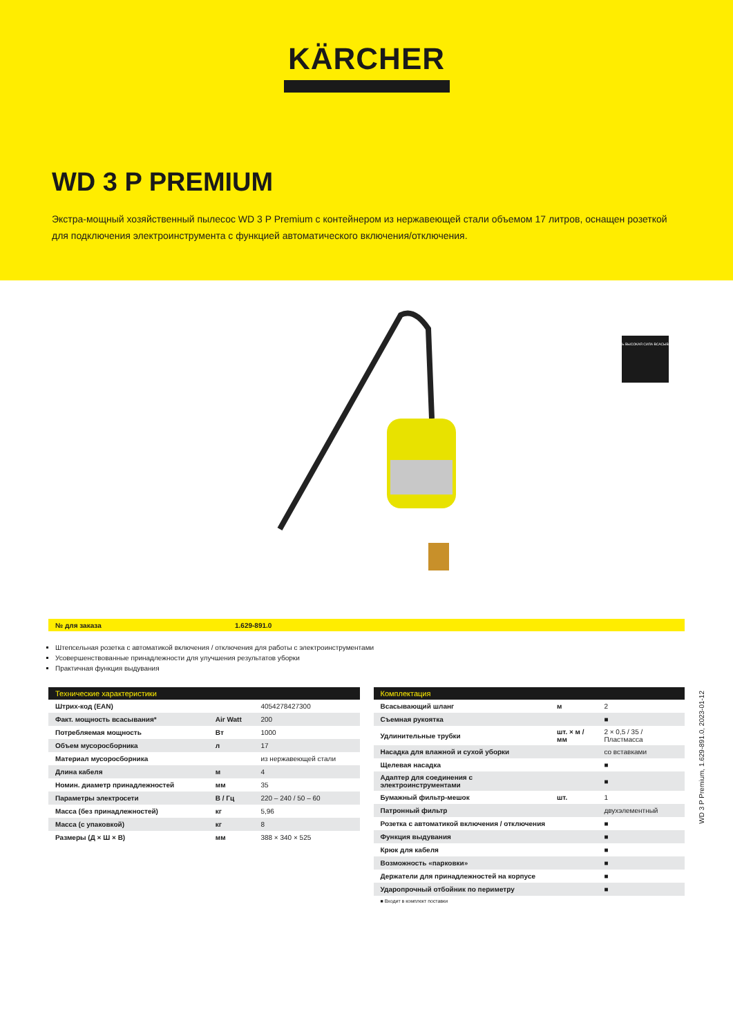KÄRCHER
WD 3 P PREMIUM
Экстра-мощный хозяйственный пылесос WD 3 P Premium с контейнером из нержавеющей стали объемом 17 литров, оснащен розеткой для подключения электроинструмента с функцией автоматического включения/отключения.
ОЧЕНЬ ВЫСОКАЯ СИЛА ВСАСЫВАНИЯ
№ для заказа 1.629-891.0
Штепсельная розетка с автоматикой включения / отключения для работы с электроинструментами
Усовершенствованные принадлежности для улучшения результатов уборки
Практичная функция выдувания
| Технические характеристики | | |
| --- | --- | --- |
| Штрих-код (EAN) | | 4054278427300 |
| Факт. мощность всасывания* | Air Watt | 200 |
| Потребляемая мощность | Вт | 1000 |
| Объем мусоросборника | л | 17 |
| Материал мусоросборника | | из нержавеющей стали |
| Длина кабеля | м | 4 |
| Номин. диаметр принадлежностей | мм | 35 |
| Параметры электросети | В / Гц | 220 – 240 / 50 – 60 |
| Масса (без принадлежностей) | кг | 5,96 |
| Масса (с упаковкой) | кг | 8 |
| Размеры (Д × Ш × В) | мм | 388 × 340 × 525 |
| Комплектация | | |
| --- | --- | --- |
| Всасывающий шланг | м | 2 |
| Съемная рукоятка | | ■ |
| Удлинительные трубки | шт. × м / мм | 2 × 0,5 / 35 / Пластмасса |
| Насадка для влажной и сухой уборки | | со вставками |
| Щелевая насадка | | ■ |
| Адаптер для соединения с электроинструментами | | ■ |
| Бумажный фильтр-мешок | шт. | 1 |
| Патронный фильтр | | двухэлементный |
| Розетка с автоматикой включения / отключения | | ■ |
| Функция выдувания | | ■ |
| Крюк для кабеля | | ■ |
| Возможность «парковки» | | ■ |
| Держатели для принадлежностей на корпусе | | ■ |
| Ударопрочный отбойник по периметру | | ■ |
■ Входит в комплект поставки
WD 3 P Premium, 1.629-891.0, 2023-01-12